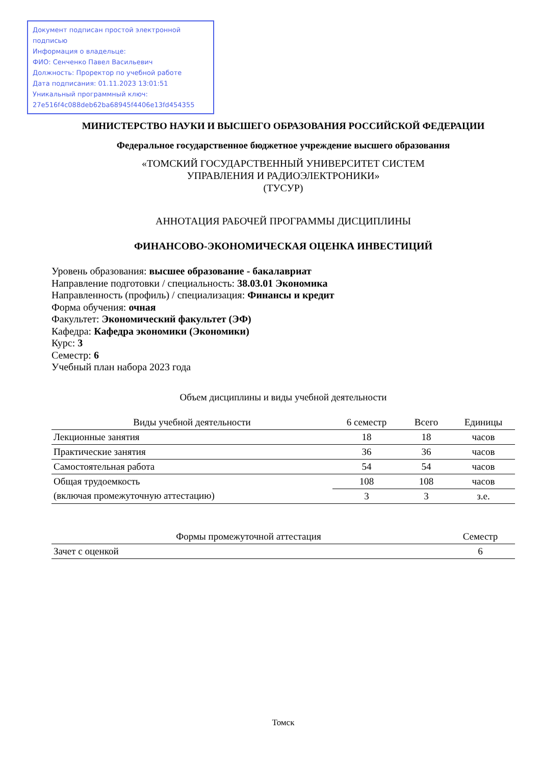Документ подписан простой электронной подписью
Информация о владельце:
ФИО: Сенченко Павел Васильевич
Должность: Проректор по учебной работе
Дата подписания: 01.11.2023 13:01:51
Уникальный программный ключ:
27e516f4c088deb62ba68945f4406e13fd454355
МИНИСТЕРСТВО НАУКИ И ВЫСШЕГО ОБРАЗОВАНИЯ РОССИЙСКОЙ ФЕДЕРАЦИИ
Федеральное государственное бюджетное учреждение высшего образования
«ТОМСКИЙ ГОСУДАРСТВЕННЫЙ УНИВЕРСИТЕТ СИСТЕМ
УПРАВЛЕНИЯ И РАДИОЭЛЕКТРОНИКИ»
(ТУСУР)
АННОТАЦИЯ РАБОЧЕЙ ПРОГРАММЫ ДИСЦИПЛИНЫ
ФИНАНСОВО-ЭКОНОМИЧЕСКАЯ ОЦЕНКА ИНВЕСТИЦИЙ
Уровень образования: высшее образование - бакалавриат
Направление подготовки / специальность: 38.03.01 Экономика
Направленность (профиль) / специализация: Финансы и кредит
Форма обучения: очная
Факультет: Экономический факультет (ЭФ)
Кафедра: Кафедра экономики (Экономики)
Курс: 3
Семестр: 6
Учебный план набора 2023 года
Объем дисциплины и виды учебной деятельности
| Виды учебной деятельности | 6 семестр | Всего | Единицы |
| --- | --- | --- | --- |
| Лекционные занятия | 18 | 18 | часов |
| Практические занятия | 36 | 36 | часов |
| Самостоятельная работа | 54 | 54 | часов |
| Общая трудоемкость (включая промежуточную аттестацию) | 108 | 108 | часов |
| | 3 | 3 | з.е. |
| Формы промежуточной аттестация | Семестр |
| --- | --- |
| Зачет с оценкой | 6 |
Томск